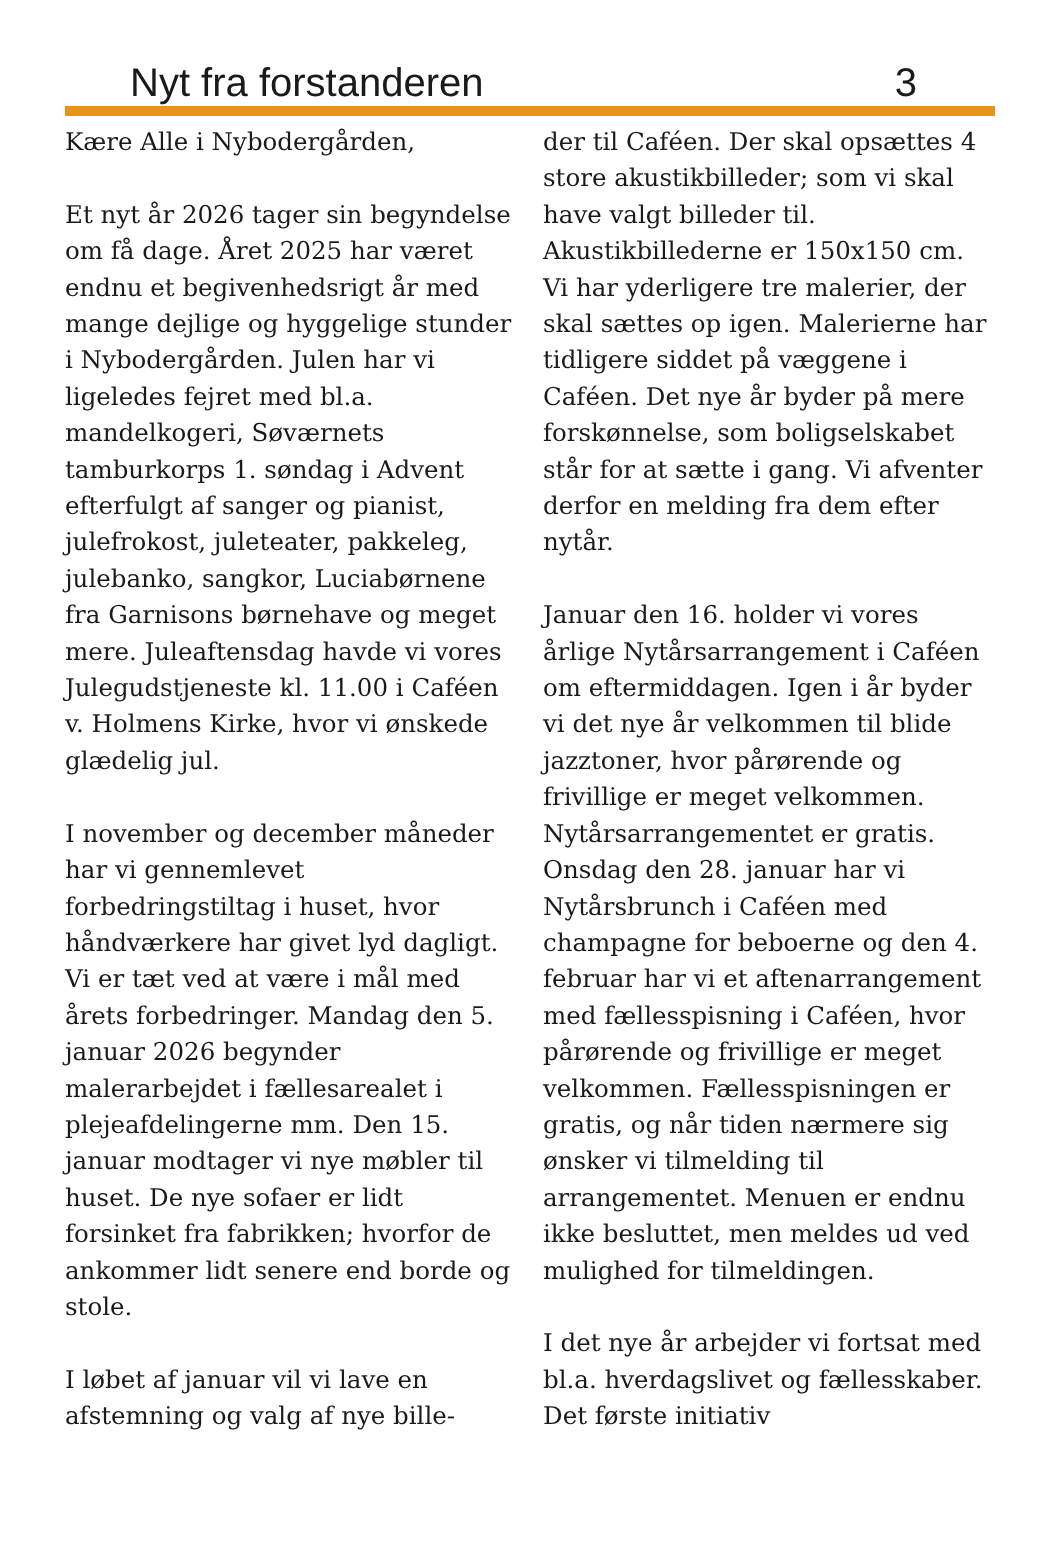Nyt fra forstanderen 3
Kære Alle i Nybodergården,
Et nyt år 2026 tager sin begyndelse om få dage. Året 2025 har været endnu et begivenhedsrigt år med mange dejlige og hyggelige stunder i Nybodergården. Julen har vi ligeledes fejret med bl.a. mandelkogeri, Søværnets tamburkorps 1. søndag i Advent efterfulgt af sanger og pianist, julefrokost, juleteater, pakkeleg, julebanko, sangkor, Luciabørnene fra Garnisons børnehave og meget mere. Juleaftensdag havde vi vores Julegudstjeneste kl. 11.00 i Caféen v. Holmens Kirke, hvor vi ønskede glædelig jul.
I november og december måneder har vi gennemlevet forbedringstiltag i huset, hvor håndværkere har givet lyd dagligt. Vi er tæt ved at være i mål med årets forbedringer. Mandag den 5. januar 2026 begynder malerarbejdet i fællesarealet i plejeafdelingerne mm. Den 15. januar modtager vi nye møbler til huset. De nye sofaer er lidt forsinket fra fabrikken; hvorfor de ankommer lidt senere end borde og stole.
I løbet af januar vil vi lave en afstemning og valg af nye bille-
der til Caféen. Der skal opsættes 4 store akustikbilleder; som vi skal have valgt billeder til. Akustikbillederne er 150x150 cm. Vi har yderligere tre malerier, der skal sættes op igen. Malerierne har tidligere siddet på væggene i Caféen. Det nye år byder på mere forskønnelse, som boligselskabet står for at sætte i gang. Vi afventer derfor en melding fra dem efter nytår.
Januar den 16. holder vi vores årlige Nytårsarrangement i Caféen om eftermiddagen. Igen i år byder vi det nye år velkommen til blide jazztoner, hvor pårørende og frivillige er meget velkommen. Nytårsarrangementet er gratis. Onsdag den 28. januar har vi Nytårsbrunch i Caféen med champagne for beboerne og den 4. februar har vi et aftenarrangement med fællesspisning i Caféen, hvor pårørende og frivillige er meget velkommen. Fællesspisningen er gratis, og når tiden nærmere sig ønsker vi tilmelding til arrangementet. Menuen er endnu ikke besluttet, men meldes ud ved mulighed for tilmeldingen.
I det nye år arbejder vi fortsat med bl.a. hverdagslivet og fællesskaber. Det første initiativ